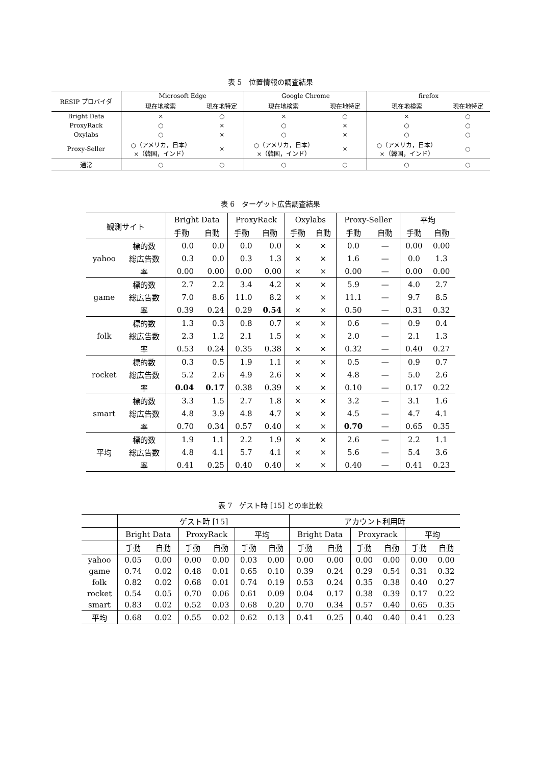表 5　位置情報の調査結果
| RESIP プロバイダ | Microsoft Edge | | Google Chrome | | firefox | |
| --- | --- | --- | --- | --- | --- | --- |
| | 現在地検索 | 現在地特定 | 現在地検索 | 現在地特定 | 現在地検索 | 現在地特定 |
| Bright Data | × | ○ | × | ○ | × | ○ |
| ProxyRack | ○ | × | ○ | × | ○ | ○ |
| Oxylabs | ○ | × | ○ | × | ○ | ○ |
| Proxy-Seller | ○（アメリカ，日本） ×（韓国，インド） | × | ○（アメリカ，日本） ×（韓国，インド） | × | ○（アメリカ，日本） ×（韓国，インド） | ○ |
| 通常 | ○ | ○ | ○ | ○ | ○ | ○ |
表 6　ターゲット広告調査結果
| 観測サイト | | Bright Data | | ProxyRack | | Oxylabs | | Proxy-Seller | | 平均 | |
| --- | --- | --- | --- | --- | --- | --- | --- | --- | --- | --- | --- |
| | | 手動 | 自動 | 手動 | 自動 | 手動 | 自動 | 手動 | 自動 | 手動 | 自動 |
| yahoo | 標的数 | 0.0 | 0.0 | 0.0 | 0.0 | × | × | 0.0 | — | 0.00 | 0.00 |
| | 総広告数 | 0.3 | 0.0 | 0.3 | 1.3 | × | × | 1.6 | — | 0.0 | 1.3 |
| | 率 | 0.00 | 0.00 | 0.00 | 0.00 | × | × | 0.00 | — | 0.00 | 0.00 |
| game | 標的数 | 2.7 | 2.2 | 3.4 | 4.2 | × | × | 5.9 | — | 4.0 | 2.7 |
| | 総広告数 | 7.0 | 8.6 | 11.0 | 8.2 | × | × | 11.1 | — | 9.7 | 8.5 |
| | 率 | 0.39 | 0.24 | 0.29 | 0.54 | × | × | 0.50 | — | 0.31 | 0.32 |
| folk | 標的数 | 1.3 | 0.3 | 0.8 | 0.7 | × | × | 0.6 | — | 0.9 | 0.4 |
| | 総広告数 | 2.3 | 1.2 | 2.1 | 1.5 | × | × | 2.0 | — | 2.1 | 1.3 |
| | 率 | 0.53 | 0.24 | 0.35 | 0.38 | × | × | 0.32 | — | 0.40 | 0.27 |
| rocket | 標的数 | 0.3 | 0.5 | 1.9 | 1.1 | × | × | 0.5 | — | 0.9 | 0.7 |
| | 総広告数 | 5.2 | 2.6 | 4.9 | 2.6 | × | × | 4.8 | — | 5.0 | 2.6 |
| | 率 | 0.04 | 0.17 | 0.38 | 0.39 | × | × | 0.10 | — | 0.17 | 0.22 |
| smart | 標的数 | 3.3 | 1.5 | 2.7 | 1.8 | × | × | 3.2 | — | 3.1 | 1.6 |
| | 総広告数 | 4.8 | 3.9 | 4.8 | 4.7 | × | × | 4.5 | — | 4.7 | 4.1 |
| | 率 | 0.70 | 0.34 | 0.57 | 0.40 | × | × | 0.70 | — | 0.65 | 0.35 |
| 平均 | 標的数 | 1.9 | 1.1 | 2.2 | 1.9 | × | × | 2.6 | — | 2.2 | 1.1 |
| | 総広告数 | 4.8 | 4.1 | 5.7 | 4.1 | × | × | 5.6 | — | 5.4 | 3.6 |
| | 率 | 0.41 | 0.25 | 0.40 | 0.40 | × | × | 0.40 | — | 0.41 | 0.23 |
表 7　ゲスト時 [15] との率比較
| | ゲスト時 [15] | | | | | | アカウント利用時 | | | | | |
| --- | --- | --- | --- | --- | --- | --- | --- | --- | --- | --- | --- | --- |
| | Bright Data | | ProxyRack | | 平均 | | Bright Data | | Proxyrack | | 平均 | |
| | 手動 | 自動 | 手動 | 自動 | 手動 | 自動 | 手動 | 自動 | 手動 | 自動 | 手動 | 自動 |
| yahoo | 0.05 | 0.00 | 0.00 | 0.00 | 0.03 | 0.00 | 0.00 | 0.00 | 0.00 | 0.00 | 0.00 | 0.00 |
| game | 0.74 | 0.02 | 0.48 | 0.01 | 0.65 | 0.10 | 0.39 | 0.24 | 0.29 | 0.54 | 0.31 | 0.32 |
| folk | 0.82 | 0.02 | 0.68 | 0.01 | 0.74 | 0.19 | 0.53 | 0.24 | 0.35 | 0.38 | 0.40 | 0.27 |
| rocket | 0.54 | 0.05 | 0.70 | 0.06 | 0.61 | 0.09 | 0.04 | 0.17 | 0.38 | 0.39 | 0.17 | 0.22 |
| smart | 0.83 | 0.02 | 0.52 | 0.03 | 0.68 | 0.20 | 0.70 | 0.34 | 0.57 | 0.40 | 0.65 | 0.35 |
| 平均 | 0.68 | 0.02 | 0.55 | 0.02 | 0.62 | 0.13 | 0.41 | 0.25 | 0.40 | 0.40 | 0.41 | 0.23 |